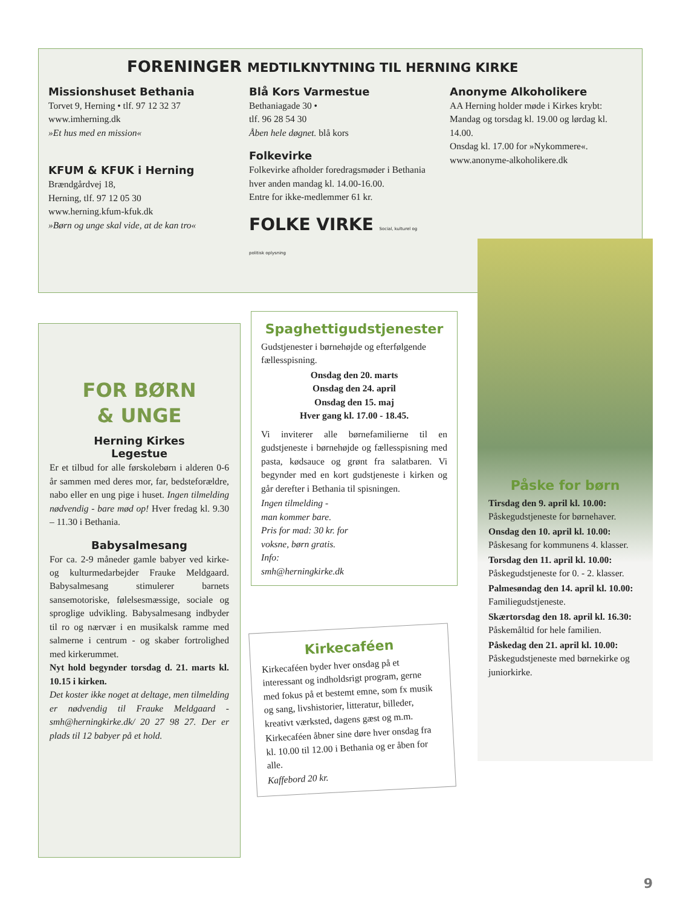FORENINGER MEDTILKNYTNING TIL HERNING KIRKE
Missionshuset Bethania
Torvet 9, Herning • tlf. 97 12 32 37
www.imherning.dk
»Et hus med en mission«
KFUM & KFUK i Herning
Brændgårdvej 18,
Herning, tlf. 97 12 05 30
www.herning.kfum-kfuk.dk
»Børn og unge skal vide, at de kan tro«
Blå Kors Varmestue
Bethaniagade 30 •
tlf. 96 28 54 30
Åben hele døgnet. blå kors
Folkevirke
Folkevirke afholder foredragsmøder i Bethania hver anden mandag kl. 14.00-16.00.
Entre for ikke-medlemmer 61 kr.
FOLKE VIRKE Social, kulturel og politisk oplysning
Anonyme Alkoholikere
AA Herning holder møde i Kirkes krybt:
Mandag og torsdag kl. 19.00 og lørdag kl. 14.00.
Onsdag kl. 17.00 for »Nykommere«.
www.anonyme-alkoholikere.dk
FOR BØRN
& UNGE
Herning Kirkes
Legestue
Er et tilbud for alle førskolebørn i alderen 0-6 år sammen med deres mor, far, bedsteforældre, nabo eller en ung pige i huset. Ingen tilmelding nødvendig - bare mød op! Hver fredag kl. 9.30 – 11.30 i Bethania.
Babysalmesang
For ca. 2-9 måneder gamle babyer ved kirke- og kulturmedarbejder Frauke Meldgaard. Babysalmesang stimulerer barnets sansemotoriske, følelsesmæssige, sociale og sproglige udvikling. Babysalmesang indbyder til ro og nærvær i en musikalsk ramme med salmerne i centrum - og skaber fortrolighed med kirkerummet.
Nyt hold begynder torsdag d. 21. marts kl. 10.15 i kirken.
Det koster ikke noget at deltage, men tilmelding er nødvendig til Frauke Meldgaard - smh@herningkirke.dk/ 20 27 98 27. Der er plads til 12 babyer på et hold.
Spaghettigudstjenester
Gudstjenester i børnehøjde og efterfølgende fællesspisning.
Onsdag den 20. marts
Onsdag den 24. april
Onsdag den 15. maj
Hver gang kl. 17.00 - 18.45.
Vi inviterer alle børnefamilierne til en gudstjeneste i børnehøjde og fællesspisning med pasta, kødsauce og grønt fra salatbaren. Vi begynder med en kort gudstjeneste i kirken og går derefter i Bethania til spisningen.
Ingen tilmelding -
man kommer bare.
Pris for mad: 30 kr. for
voksne, børn gratis.
Info:
smh@herningkirke.dk
Kirkecaféen
Kirkecaféen byder hver onsdag på et interessant og indholdsrigt program, gerne med fokus på et bestemt emne, som fx musik og sang, livshistorier, litteratur, billeder, kreativt værksted, dagens gæst og m.m.
Kirkecaféen åbner sine døre hver onsdag fra kl. 10.00 til 12.00 i Bethania og er åben for alle.
Kaffebord 20 kr.
Påske for børn
Tirsdag den 9. april kl. 10.00:
Påskegudstjeneste for børnehaver.
Onsdag den 10. april kl. 10.00:
Påskesang for kommunens 4. klasser.
Torsdag den 11. april kl. 10.00:
Påskegudstjeneste for 0. - 2. klasser.
Palmesøndag den 14. april kl. 10.00: Familiegudstjeneste.
Skærtorsdag den 18. april kl. 16.30: Påskemåltid for hele familien.
Påskedag den 21. april kl. 10.00: Påskegudstjeneste med børnekirke og juniorkirke.
9